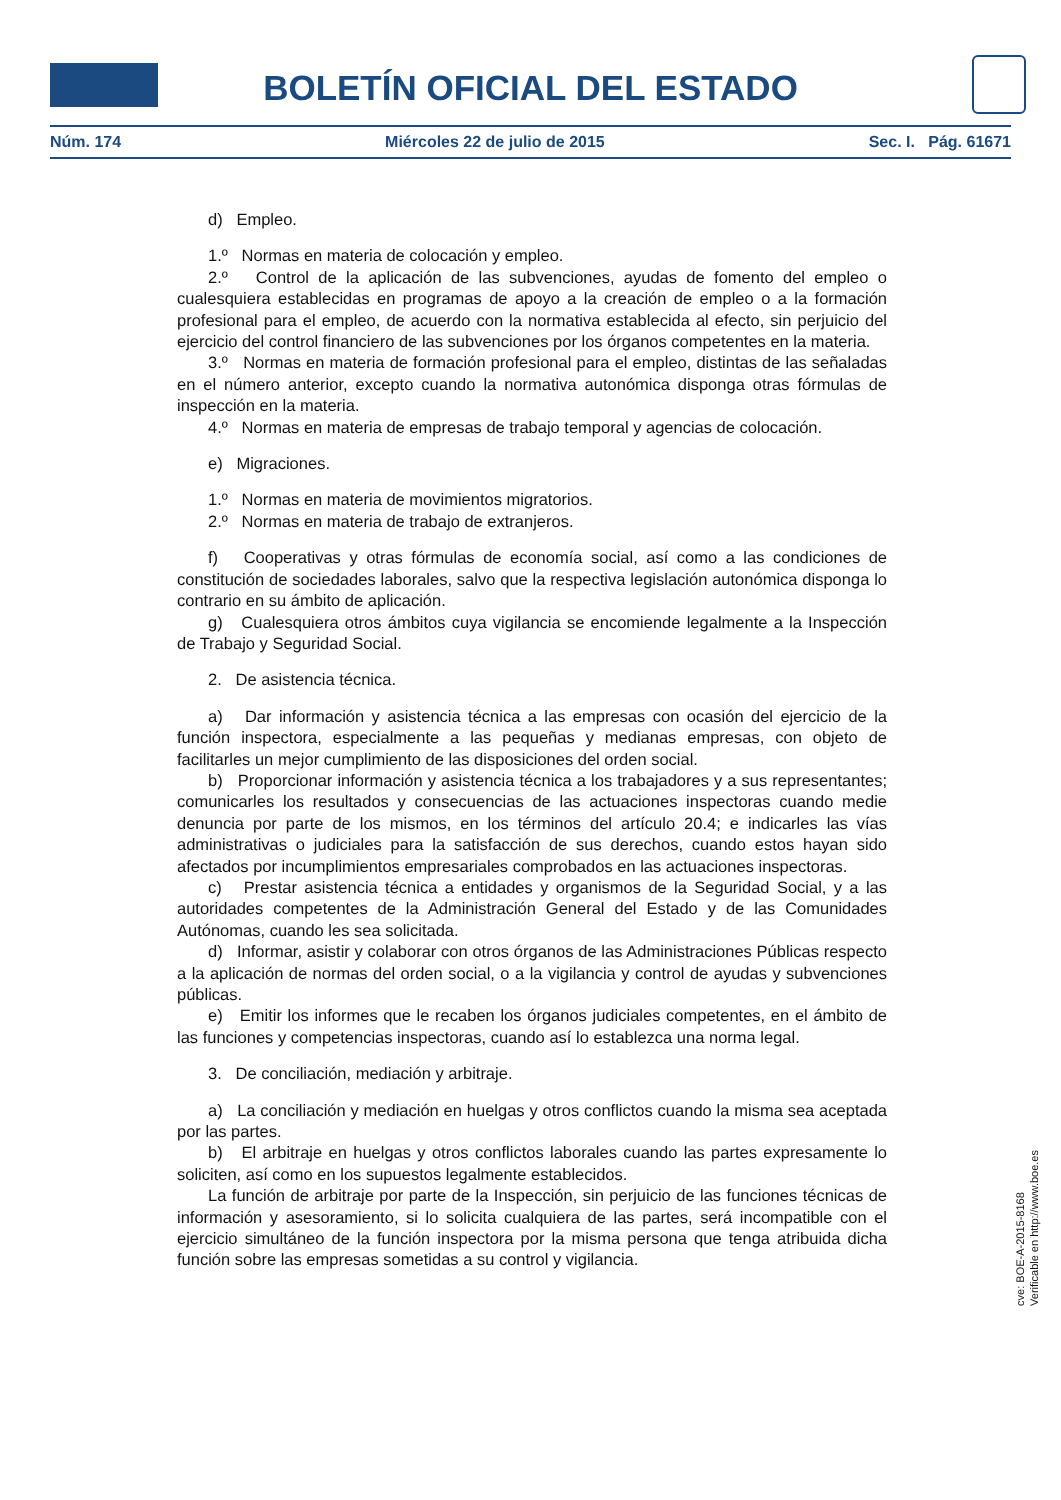BOLETÍN OFICIAL DEL ESTADO
Núm. 174 Miércoles 22 de julio de 2015 Sec. I. Pág. 61671
d) Empleo.
1.º Normas en materia de colocación y empleo.
2.º Control de la aplicación de las subvenciones, ayudas de fomento del empleo o cualesquiera establecidas en programas de apoyo a la creación de empleo o a la formación profesional para el empleo, de acuerdo con la normativa establecida al efecto, sin perjuicio del ejercicio del control financiero de las subvenciones por los órganos competentes en la materia.
3.º Normas en materia de formación profesional para el empleo, distintas de las señaladas en el número anterior, excepto cuando la normativa autonómica disponga otras fórmulas de inspección en la materia.
4.º Normas en materia de empresas de trabajo temporal y agencias de colocación.
e) Migraciones.
1.º Normas en materia de movimientos migratorios.
2.º Normas en materia de trabajo de extranjeros.
f) Cooperativas y otras fórmulas de economía social, así como a las condiciones de constitución de sociedades laborales, salvo que la respectiva legislación autonómica disponga lo contrario en su ámbito de aplicación.
g) Cualesquiera otros ámbitos cuya vigilancia se encomiende legalmente a la Inspección de Trabajo y Seguridad Social.
2. De asistencia técnica.
a) Dar información y asistencia técnica a las empresas con ocasión del ejercicio de la función inspectora, especialmente a las pequeñas y medianas empresas, con objeto de facilitarles un mejor cumplimiento de las disposiciones del orden social.
b) Proporcionar información y asistencia técnica a los trabajadores y a sus representantes; comunicarles los resultados y consecuencias de las actuaciones inspectoras cuando medie denuncia por parte de los mismos, en los términos del artículo 20.4; e indicarles las vías administrativas o judiciales para la satisfacción de sus derechos, cuando estos hayan sido afectados por incumplimientos empresariales comprobados en las actuaciones inspectoras.
c) Prestar asistencia técnica a entidades y organismos de la Seguridad Social, y a las autoridades competentes de la Administración General del Estado y de las Comunidades Autónomas, cuando les sea solicitada.
d) Informar, asistir y colaborar con otros órganos de las Administraciones Públicas respecto a la aplicación de normas del orden social, o a la vigilancia y control de ayudas y subvenciones públicas.
e) Emitir los informes que le recaben los órganos judiciales competentes, en el ámbito de las funciones y competencias inspectoras, cuando así lo establezca una norma legal.
3. De conciliación, mediación y arbitraje.
a) La conciliación y mediación en huelgas y otros conflictos cuando la misma sea aceptada por las partes.
b) El arbitraje en huelgas y otros conflictos laborales cuando las partes expresamente lo soliciten, así como en los supuestos legalmente establecidos.
La función de arbitraje por parte de la Inspección, sin perjuicio de las funciones técnicas de información y asesoramiento, si lo solicita cualquiera de las partes, será incompatible con el ejercicio simultáneo de la función inspectora por la misma persona que tenga atribuida dicha función sobre las empresas sometidas a su control y vigilancia.
cve: BOE-A-2015-8168
Verificable en http://www.boe.es